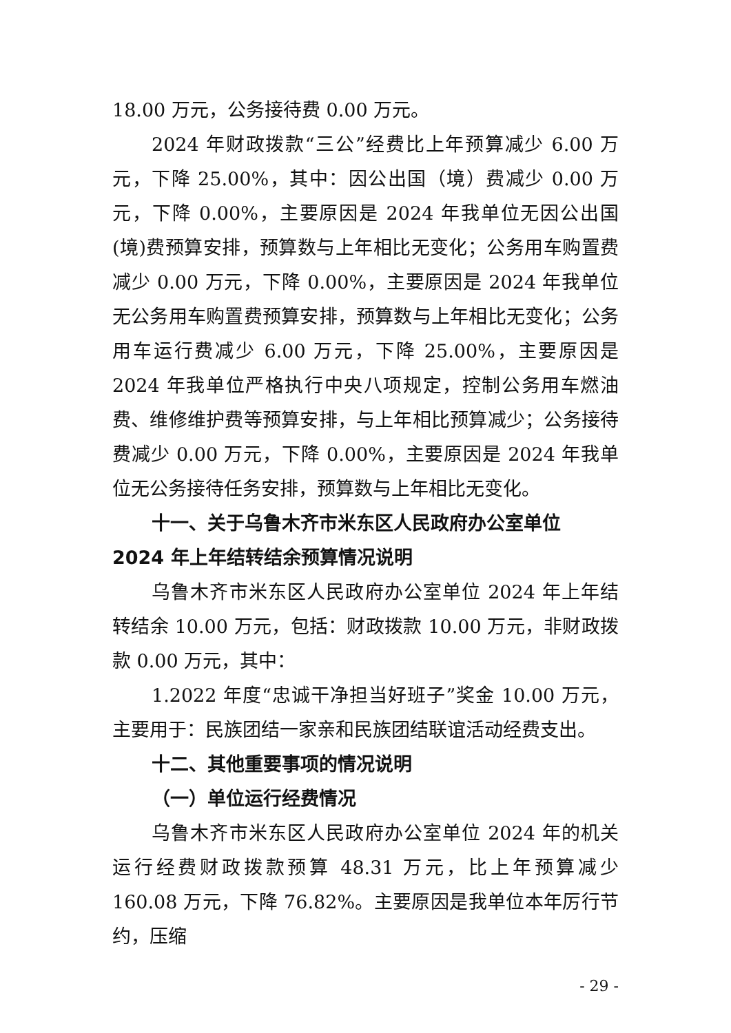18.00 万元，公务接待费 0.00 万元。
2024 年财政拨款“三公”经费比上年预算减少 6.00 万元，下降 25.00%，其中：因公出国（境）费减少 0.00 万元，下降 0.00%，主要原因是 2024 年我单位无因公出国(境)费预算安排，预算数与上年相比无变化；公务用车购置费减少 0.00 万元，下降 0.00%，主要原因是 2024 年我单位无公务用车购置费预算安排，预算数与上年相比无变化；公务用车运行费减少 6.00 万元，下降 25.00%，主要原因是 2024 年我单位严格执行中央八项规定，控制公务用车燃油费、维修维护费等预算安排，与上年相比预算减少；公务接待费减少 0.00 万元，下降 0.00%，主要原因是 2024 年我单位无公务接待任务安排，预算数与上年相比无变化。
十一、关于乌鲁木齐市米东区人民政府办公室单位 2024 年上年结转结余预算情况说明
乌鲁木齐市米东区人民政府办公室单位 2024 年上年结转结余 10.00 万元，包括：财政拨款 10.00 万元，非财政拨款 0.00 万元，其中：
1.2022 年度“忠诚干净担当好班子”奖金 10.00 万元，主要用于：民族团结一家亲和民族团结联谊活动经费支出。
十二、其他重要事项的情况说明
（一）单位运行经费情况
乌鲁木齐市米东区人民政府办公室单位 2024 年的机关运行经费财政拨款预算 48.31 万元，比上年预算减少 160.08 万元，下降 76.82%。主要原因是我单位本年厉行节约，压缩
- 29 -